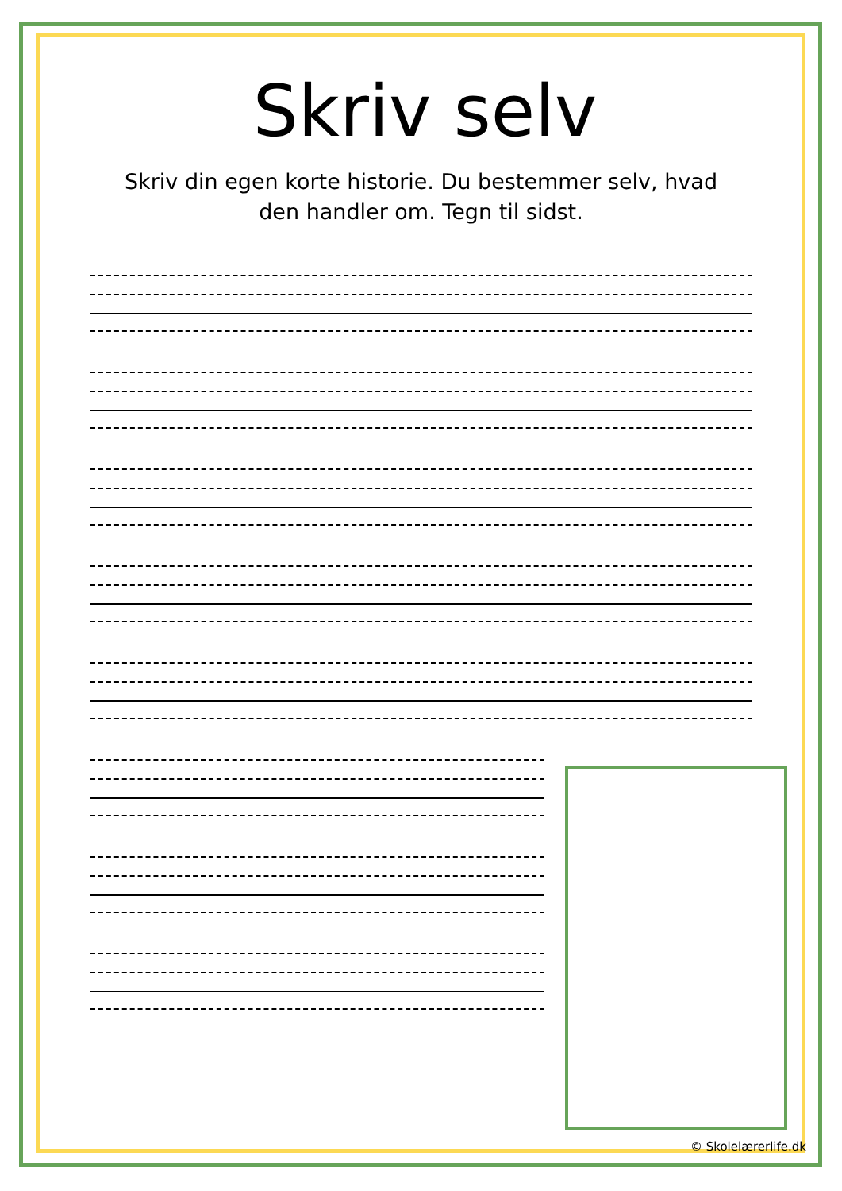Skriv selv
Skriv din egen korte historie. Du bestemmer selv, hvad den handler om. Tegn til sidst.
© Skolelærerlife.dk